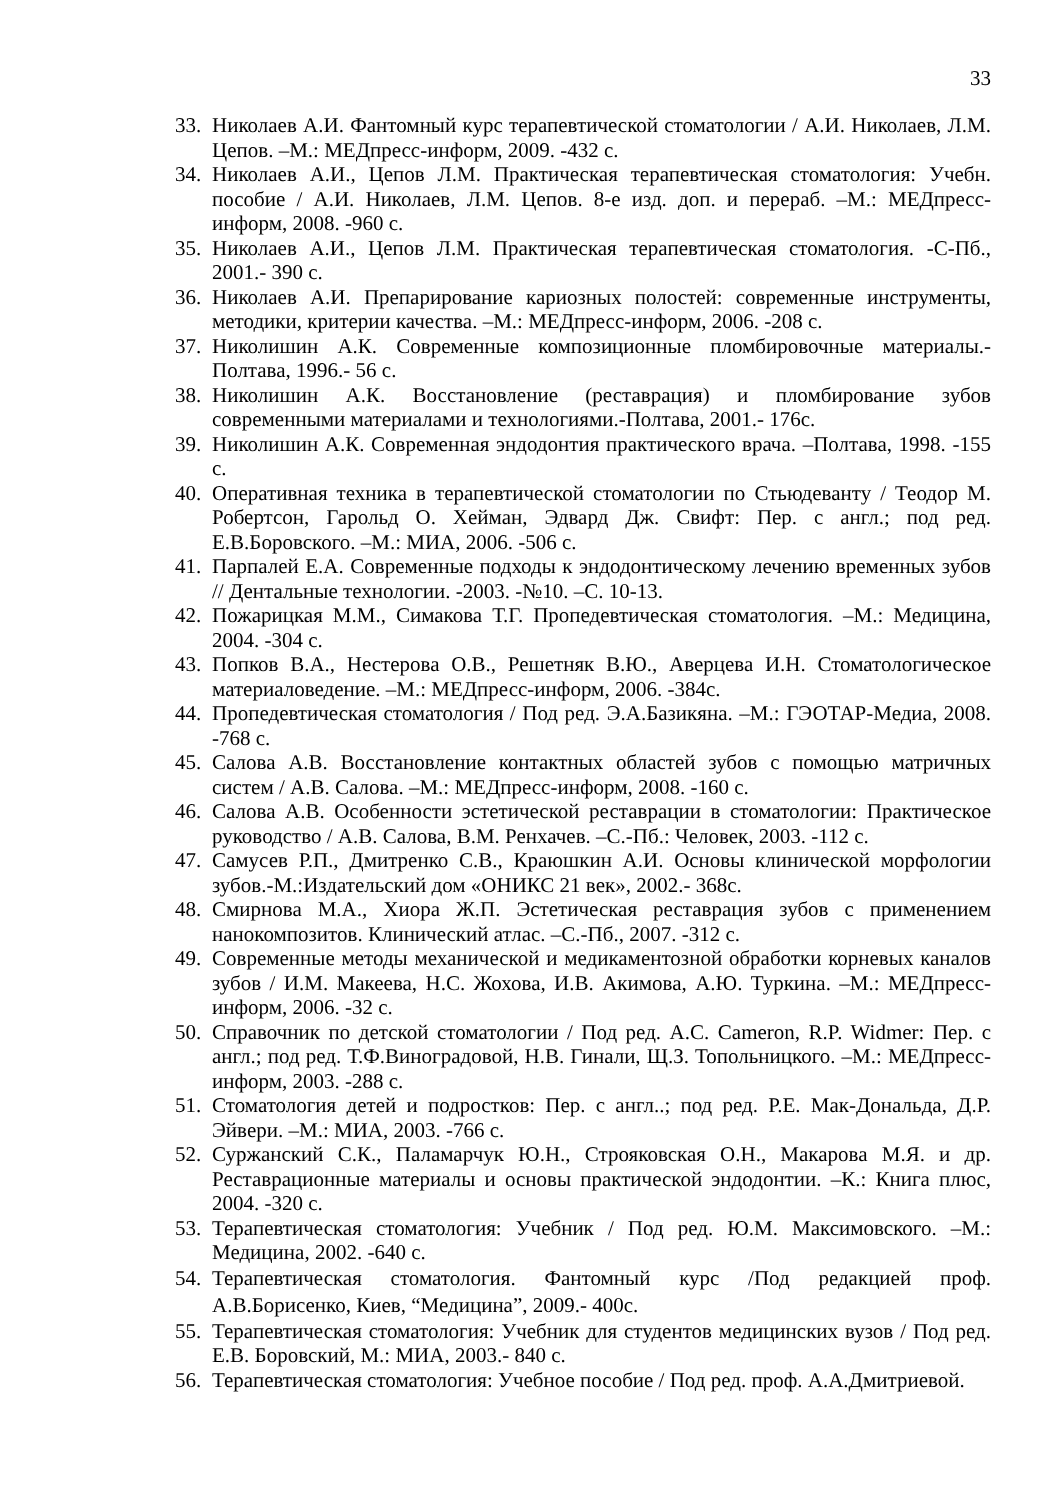33
33. Николаев А.И. Фантомный курс терапевтической стоматологии / А.И. Николаев, Л.М. Цепов. –М.: МЕДпресс-информ, 2009. -432 с.
34. Николаев А.И., Цепов Л.М. Практическая терапевтическая стоматология: Учебн. пособие / А.И. Николаев, Л.М. Цепов. 8-е изд. доп. и перераб. –М.: МЕДпресс-информ, 2008. -960 с.
35. Николаев А.И., Цепов Л.М. Практическая терапевтическая стоматология. -С-Пб., 2001.- 390 с.
36. Николаев А.И. Препарирование кариозных полостей: современные инструменты, методики, критерии качества. –М.: МЕДпресс-информ, 2006. -208 с.
37. Николишин А.К. Современные композиционные пломбировочные материалы.-Полтава, 1996.- 56 с.
38. Николишин А.К. Восстановление (реставрация) и пломбирование зубов современными материалами и технологиями.-Полтава, 2001.- 176с.
39. Николишин А.К. Современная эндодонтия практического врача. –Полтава, 1998. -155 с.
40. Оперативная техника в терапевтической стоматологии по Стьюдеванту / Теодор М. Робертсон, Гарольд О. Хейман, Эдвард Дж. Свифт: Пер. с англ.; под ред. Е.В.Боровского. –М.: МИА, 2006. -506 с.
41. Парпалей Е.А. Современные подходы к эндодонтическому лечению временных зубов // Дентальные технологии. -2003. -№10. –С. 10-13.
42. Пожарицкая М.М., Симакова Т.Г. Пропедевтическая стоматология. –М.: Медицина, 2004. -304 с.
43. Попков В.А., Нестерова О.В., Решетняк В.Ю., Аверцева И.Н. Стоматологическое материаловедение. –М.: МЕДпресс-информ, 2006. -384с.
44. Пропедевтическая стоматология / Под ред. Э.А.Базикяна. –М.: ГЭОТАР-Медиа, 2008. -768 с.
45. Салова А.В. Восстановление контактных областей зубов с помощью матричных систем / А.В. Салова. –М.: МЕДпресс-информ, 2008. -160 с.
46. Салова А.В. Особенности эстетической реставрации в стоматологии: Практическое руководство / А.В. Салова, В.М. Ренхачев. –С.-Пб.: Человек, 2003. -112 с.
47. Самусев Р.П., Дмитренко С.В., Краюшкин А.И. Основы клинической морфологии зубов.-М.:Издательский дом «ОНИКС 21 век», 2002.- 368с.
48. Смирнова М.А., Хиора Ж.П. Эстетическая реставрация зубов с применением нанокомпозитов. Клинический атлас. –С.-Пб., 2007. -312 с.
49. Современные методы механической и медикаментозной обработки корневых каналов зубов / И.М. Макеева, Н.С. Жохова, И.В. Акимова, А.Ю. Туркина. –М.: МЕДпресс-информ, 2006. -32 с.
50. Справочник по детской стоматологии / Под ред. A.C. Cameron, R.P. Widmer: Пер. с англ.; под ред. Т.Ф.Виноградовой, Н.В. Гинали, Щ.З. Топольницкого. –М.: МЕДпресс-информ, 2003. -288 с.
51. Стоматология детей и подростков: Пер. с англ..; под ред. Р.Е. Мак-Дональда, Д.Р. Эйвери. –М.: МИА, 2003. -766 с.
52. Суржанский С.К., Паламарчук Ю.Н., Строяковская О.Н., Макарова М.Я. и др. Реставрационные материалы и основы практической эндодонтии. –К.: Книга плюс, 2004. -320 с.
53. Терапевтическая стоматология: Учебник / Под ред. Ю.М. Максимовского. –М.: Медицина, 2002. -640 с.
54. Терапевтическая стоматология. Фантомный курс /Под редакцией проф. А.В.Борисенко, Киев, “Медицина”, 2009.- 400с.
55. Терапевтическая стоматология: Учебник для студентов медицинских вузов / Под ред. Е.В. Боровский, М.: МИА, 2003.- 840 с.
56. Терапевтическая стоматология: Учебное пособие / Под ред. проф. А.А.Дмитриевой.